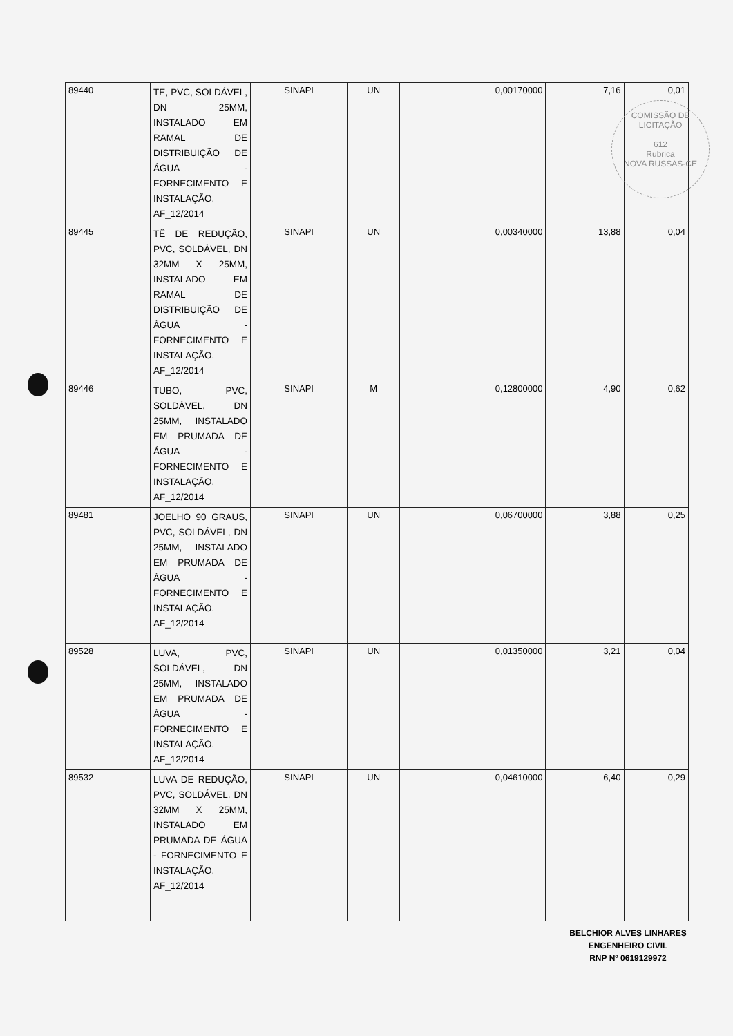COMISSÃO DE LICITAÇÃO
612
Rubrica
NOVA RUSSAS-CE
| 89440 | TE, PVC, SOLDÁVEL, DN 25MM, INSTALADO EM RAMAL DE DISTRIBUIÇÃO DE ÁGUA - FORNECIMENTO E INSTALAÇÃO. AF_12/2014 | SINAPI | UN | 0,00170000 | 7,16 | 0,01 |
| 89445 | TÊ DE REDUÇÃO, PVC, SOLDÁVEL, DN 32MM X 25MM, INSTALADO EM RAMAL DE DISTRIBUIÇÃO DE ÁGUA - FORNECIMENTO E INSTALAÇÃO. AF_12/2014 | SINAPI | UN | 0,00340000 | 13,88 | 0,04 |
| 89446 | TUBO, PVC, SOLDÁVEL, DN 25MM, INSTALADO EM PRUMADA DE ÁGUA - FORNECIMENTO E INSTALAÇÃO. AF_12/2014 | SINAPI | M | 0,12800000 | 4,90 | 0,62 |
| 89481 | JOELHO 90 GRAUS, PVC, SOLDÁVEL, DN 25MM, INSTALADO EM PRUMADA DE ÁGUA - FORNECIMENTO E INSTALAÇÃO. AF_12/2014 | SINAPI | UN | 0,06700000 | 3,88 | 0,25 |
| 89528 | LUVA, PVC, SOLDÁVEL, DN 25MM, INSTALADO EM PRUMADA DE ÁGUA - FORNECIMENTO E INSTALAÇÃO. AF_12/2014 | SINAPI | UN | 0,01350000 | 3,21 | 0,04 |
| 89532 | LUVA DE REDUÇÃO, PVC, SOLDÁVEL, DN 32MM X 25MM, INSTALADO EM PRUMADA DE ÁGUA - FORNECIMENTO E INSTALAÇÃO. AF_12/2014 | SINAPI | UN | 0,04610000 | 6,40 | 0,29 |
BELCHIOR ALVES LINHARES
ENGENHEIRO CIVIL
RNP Nº 0619129972